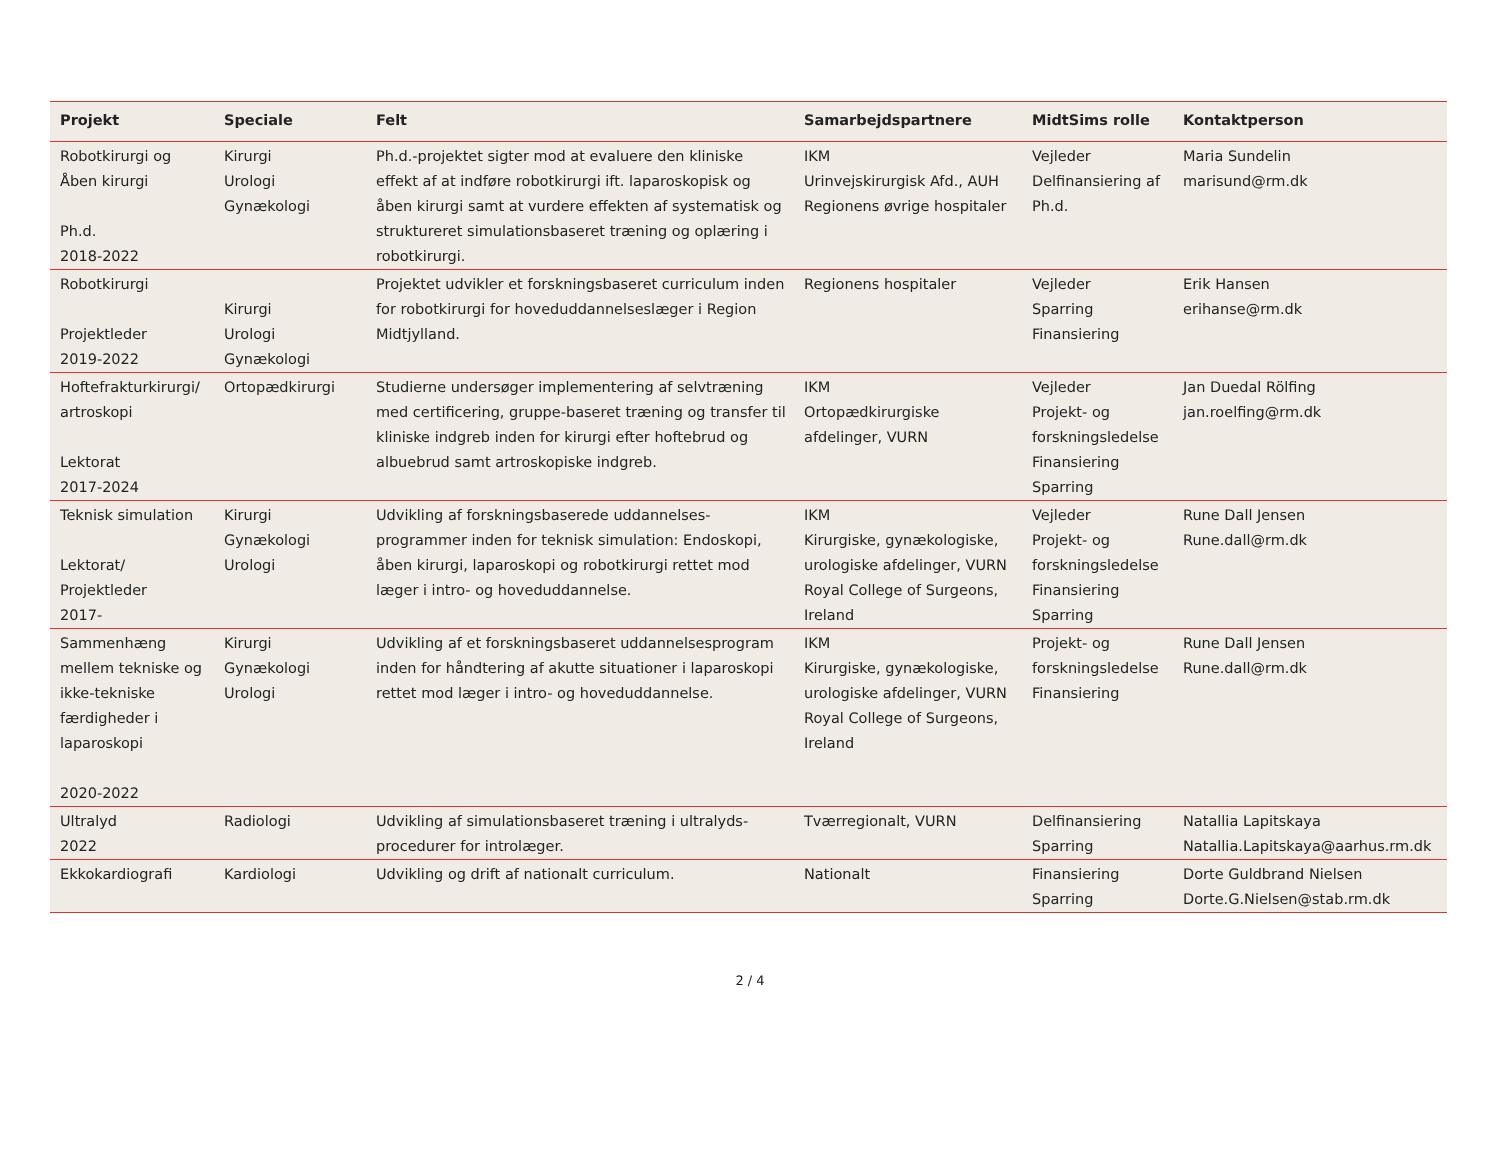| Projekt | Speciale | Felt | Samarbejdspartnere | MidtSims rolle | Kontaktperson |
| --- | --- | --- | --- | --- | --- |
| Robotkirurgi og Åben kirurgi Ph.d. 2018-2022 | Kirurgi Urologi Gynækologi | Ph.d.-projektet sigter mod at evaluere den kliniske effekt af at indføre robotkirurgi ift. laparoskopisk og åben kirurgi samt at vurdere effekten af systematisk og struktureret simulationsbaseret træning og oplæring i robotkirurgi. | IKM Urinvejskirurgisk Afd., AUH Regionens øvrige hospitaler | Vejleder Delfinansiering af Ph.d. | Maria Sundelin marisund@rm.dk |
| Robotkirurgi Projektleder 2019-2022 | Kirurgi Urologi Gynækologi | Projektet udvikler et forskningsbaseret curriculum inden for robotkirurgi for hoveduddannelseslæger i Region Midtjylland. | Regionens hospitaler | Vejleder Sparring Finansiering | Erik Hansen erihanse@rm.dk |
| Hoftefrakturkirurgi/ artroskopi Lektorat 2017-2024 | Ortopædkirurgi | Studierne undersøger implementering af selvtræning med certificering, gruppe-baseret træning og transfer til kliniske indgreb inden for kirurgi efter hoftebrud og albuebrud samt artroskopiske indgreb. | IKM Ortopædkirurgiske afdelinger, VURN | Vejleder Projekt- og forskningsledelse Finansiering Sparring | Jan Duedal Rölfing jan.roelfing@rm.dk |
| Teknisk simulation Lektorat/ Projektleder 2017- | Kirurgi Gynækologi Urologi | Udvikling af forskningsbaserede uddannelses-programmer inden for teknisk simulation: Endoskopi, åben kirurgi, laparoskopi og robotkirurgi rettet mod læger i intro- og hoveduddannelse. | IKM Kirurgiske, gynækologiske, urologiske afdelinger, VURN Royal College of Surgeons, Ireland | Vejleder Projekt- og forskningsledelse Finansiering Sparring | Rune Dall Jensen Rune.dall@rm.dk |
| Sammenhæng mellem tekniske og ikke-tekniske færdigheder i laparoskopi 2020-2022 | Kirurgi Gynækologi Urologi | Udvikling af et forskningsbaseret uddannelsesprogram inden for håndtering af akutte situationer i laparoskopi rettet mod læger i intro- og hoveduddannelse. | IKM Kirurgiske, gynækologiske, urologiske afdelinger, VURN Royal College of Surgeons, Ireland | Projekt- og forskningsledelse Finansiering | Rune Dall Jensen Rune.dall@rm.dk |
| Ultralyd 2022 | Radiologi | Udvikling af simulationsbaseret træning i ultralyds-procedurer for introlæger. | Tværregionalt, VURN | Delfinansiering Sparring | Natallia Lapitskaya Natallia.Lapitskaya@aarhus.rm.dk |
| Ekkokardiografi | Kardiologi | Udvikling og drift af nationalt curriculum. | Nationalt | Finansiering Sparring | Dorte Guldbrand Nielsen Dorte.G.Nielsen@stab.rm.dk |
2 / 4